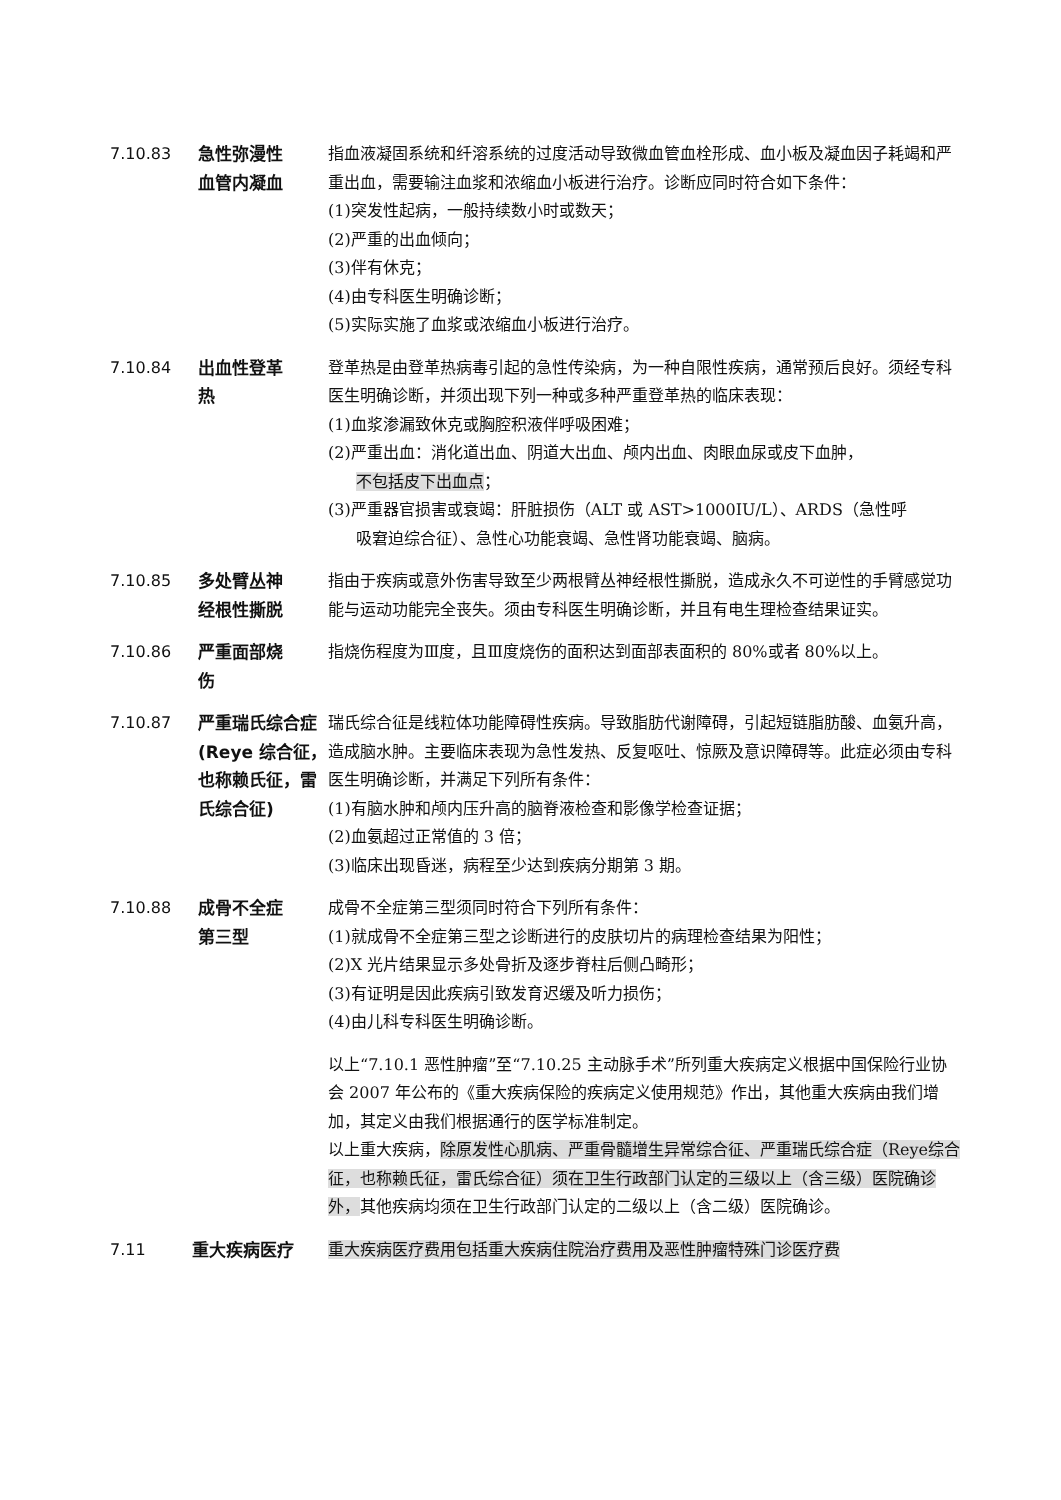7.10.83 急性弥漫性
血管内凝血
指血液凝固系统和纤溶系统的过度活动导致微血管血栓形成、血小板及凝血因子耗竭和严重出血，需要输注血浆和浓缩血小板进行治疗。诊断应同时符合如下条件：
(1)突发性起病，一般持续数小时或数天；
(2)严重的出血倾向；
(3)伴有休克；
(4)由专科医生明确诊断；
(5)实际实施了血浆或浓缩血小板进行治疗。
7.10.84 出血性登革
热
登革热是由登革热病毒引起的急性传染病，为一种自限性疾病，通常预后良好。须经专科医生明确诊断，并须出现下列一种或多种严重登革热的临床表现：
(1)血浆渗漏致休克或胸腔积液伴呼吸困难；
(2)严重出血：消化道出血、阴道大出血、颅内出血、肉眼血尿或皮下血肿，
不包括皮下出血点；
(3)严重器官损害或衰竭：肝脏损伤（ALT 或 AST>1000IU/L）、ARDS（急性呼
吸窘迫综合征）、急性心功能衰竭、急性肾功能衰竭、脑病。
7.10.85 多处臂丛神
经根性撕脱
指由于疾病或意外伤害导致至少两根臂丛神经根性撕脱，造成永久不可逆性的手臂感觉功能与运动功能完全丧失。须由专科医生明确诊断，并且有电生理检查结果证实。
7.10.86 严重面部烧
伤
指烧伤程度为Ⅲ度，且Ⅲ度烧伤的面积达到面部表面积的 80%或者 80%以上。
7.10.87 严重瑞氏综合症(Reye 综合征，也称赖氏征，雷氏综合征)
瑞氏综合征是线粒体功能障碍性疾病。导致脂肪代谢障碍，引起短链脂肪酸、血氨升高，造成脑水肿。主要临床表现为急性发热、反复呕吐、惊厥及意识障碍等。此症必须由专科医生明确诊断，并满足下列所有条件：
(1)有脑水肿和颅内压升高的脑脊液检查和影像学检查证据；
(2)血氨超过正常值的 3 倍；
(3)临床出现昏迷，病程至少达到疾病分期第 3 期。
7.10.88 成骨不全症
第三型
成骨不全症第三型须同时符合下列所有条件：
(1)就成骨不全症第三型之诊断进行的皮肤切片的病理检查结果为阳性；
(2)X 光片结果显示多处骨折及逐步脊柱后侧凸畸形；
(3)有证明是因此疾病引致发育迟缓及听力损伤；
(4)由儿科专科医生明确诊断。
以上“7.10.1 恶性肿瘤”至“7.10.25 主动脉手术”所列重大疾病定义根据中国保险行业协会 2007 年公布的《重大疾病保险的疾病定义使用规范》作出，其他重大疾病由我们增加，其定义由我们根据通行的医学标准制定。
以上重大疾病，除原发性心肌病、严重骨髓增生异常综合征、严重瑞氏综合症（Reye综合征，也称赖氏征，雷氏综合征）须在卫生行政部门认定的三级以上（含三级）医院确诊外，其他疾病均须在卫生行政部门认定的二级以上（含二级）医院确诊。
7.11 重大疾病医疗 重大疾病医疗费用包括重大疾病住院治疗费用及恶性肿瘤特殊门诊医疗费